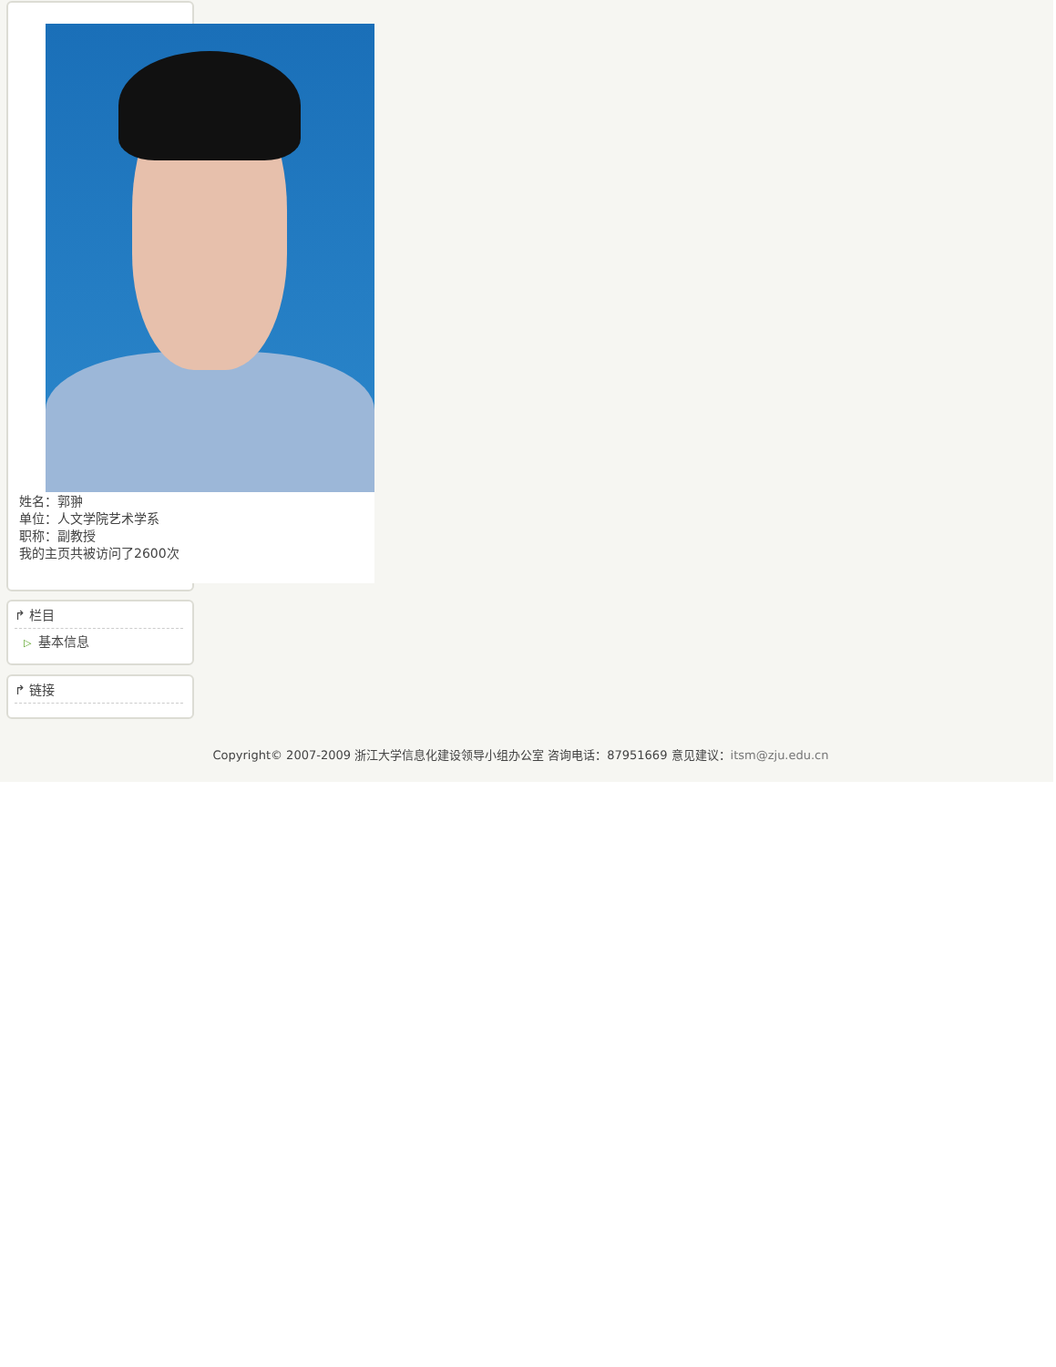姓名：郭翀
单位：人文学院艺术学系
职称：副教授
我的主页共被访问了2600次
↱ 栏目
▷ 基本信息
↱ 链接
Copyright© 2007-2009 浙江大学信息化建设领导小组办公室 咨询电话：87951669 意见建议：itsm@zju.edu.cn